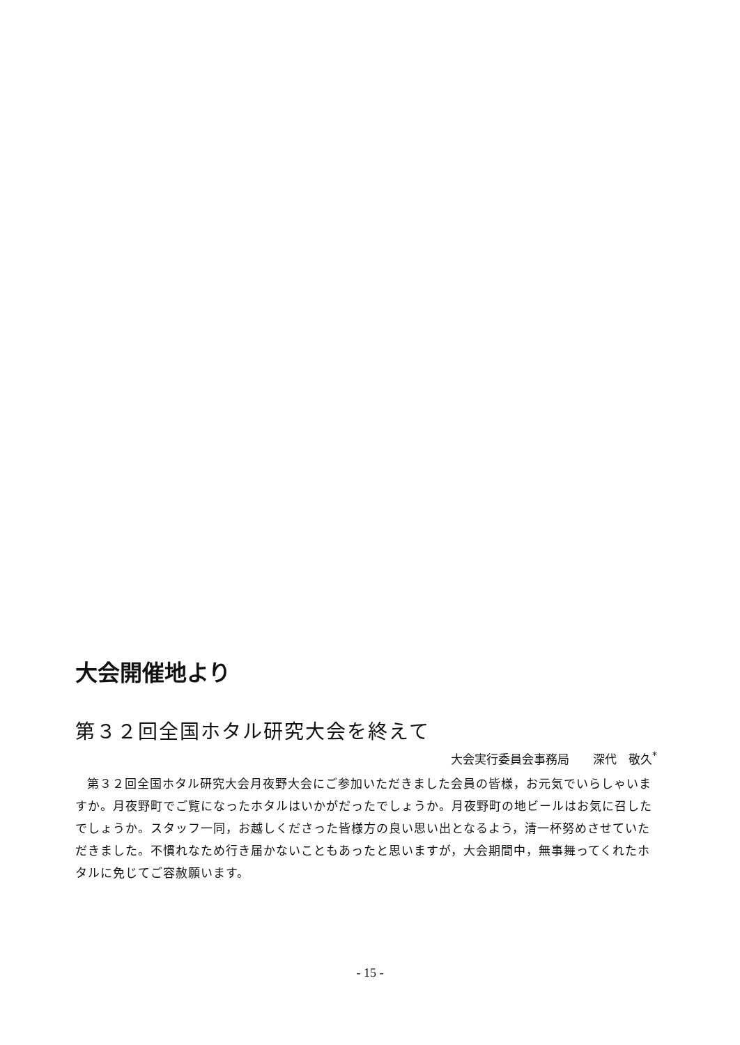大会開催地より
第３２回全国ホタル研究大会を終えて
大会実行委員会事務局　　深代　敬久<sup>*</sup>
第３２回全国ホタル研究大会月夜野大会にご参加いただきました会員の皆様，お元気でいらしゃいますか。月夜野町でご覧になったホタルはいかがだったでしょうか。月夜野町の地ビールはお気に召したでしょうか。スタッフ一同，お越しくださった皆様方の良い思い出となるよう，清一杯努めさせていただきました。不慣れなため行き届かないこともあったと思いますが，大会期間中，無事舞ってくれたホタルに免じてご容赦願います。
- 15 -